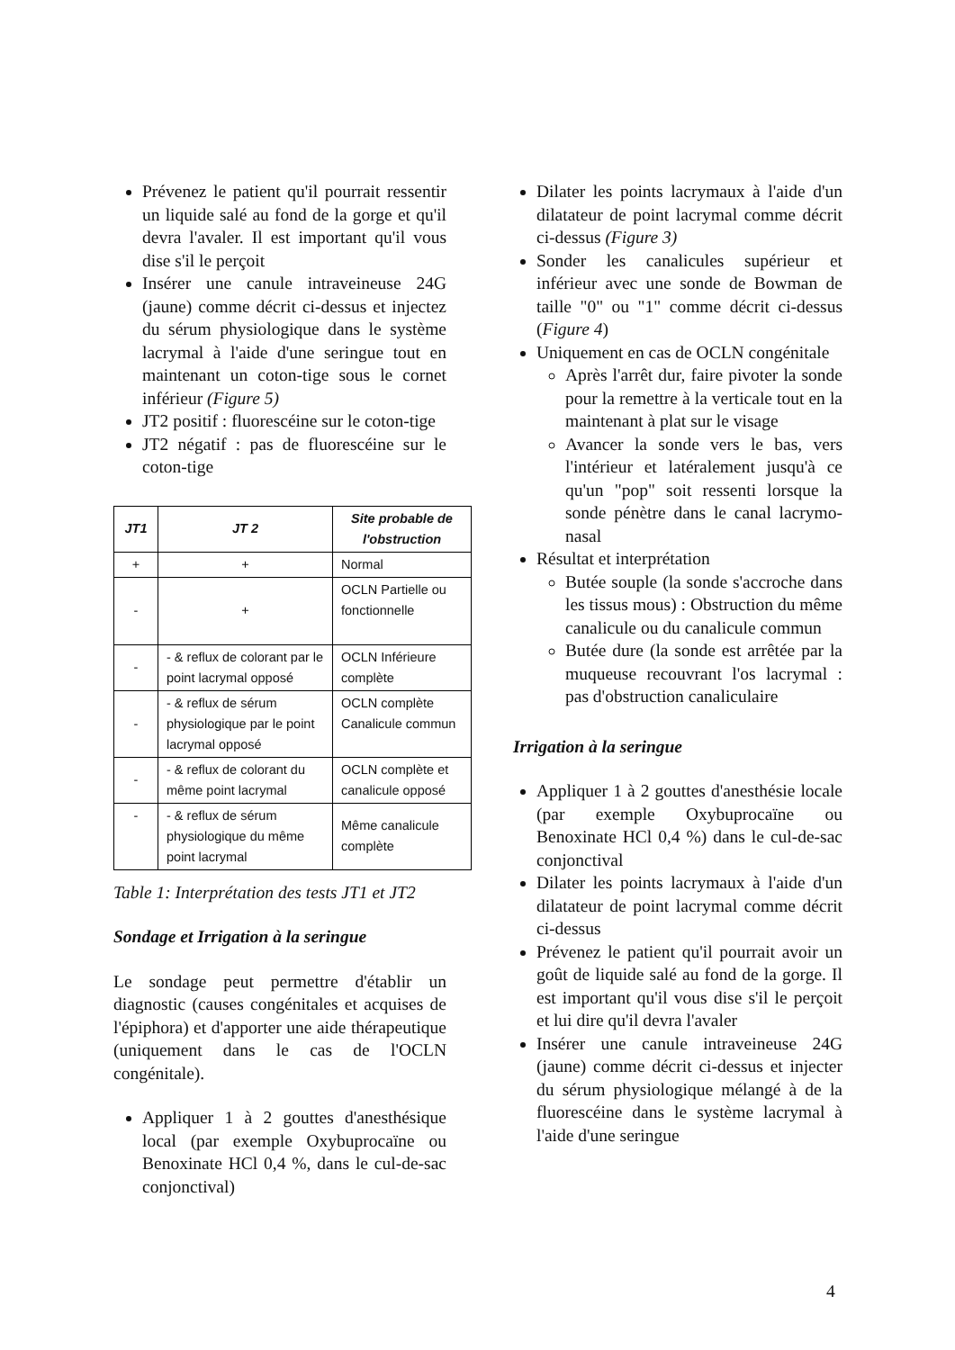Prévenez le patient qu'il pourrait ressentir un liquide salé au fond de la gorge et qu'il devra l'avaler. Il est important qu'il vous dise s'il le perçoit
Insérer une canule intraveineuse 24G (jaune) comme décrit ci-dessus et injectez du sérum physiologique dans le système lacrymal à l'aide d'une seringue tout en maintenant un coton-tige sous le cornet inférieur (Figure 5)
JT2 positif : fluorescéine sur le coton-tige
JT2 négatif : pas de fluorescéine sur le coton-tige
| JT1 | JT 2 | Site probable de l'obstruction |
| --- | --- | --- |
| + | + | Normal |
| - | + | OCLN Partielle ou fonctionnelle |
| - | - & reflux de colorant par le point lacrymal opposé | OCLN Inférieure complète |
| - | - & reflux de sérum physiologique par le point lacrymal opposé | OCLN complète Canalicule commun |
| - | - & reflux de colorant du même point lacrymal | OCLN complète et canalicule opposé |
| - | - & reflux de sérum physiologique du même point lacrymal | Même canalicule complète |
Table 1: Interprétation des tests JT1 et JT2
Sondage et Irrigation à la seringue
Le sondage peut permettre d'établir un diagnostic (causes congénitales et acquises de l'épiphora) et d'apporter une aide thérapeutique (uniquement dans le cas de l'OCLN congénitale).
Appliquer 1 à 2 gouttes d'anesthésique local (par exemple Oxybuprocaïne ou Benoxinate HCl 0,4 %, dans le cul-de-sac conjonctival)
Dilater les points lacrymaux à l'aide d'un dilatateur de point lacrymal comme décrit ci-dessus (Figure 3)
Sonder les canalicules supérieur et inférieur avec une sonde de Bowman de taille "0" ou "1" comme décrit ci-dessus (Figure 4)
Uniquement en cas de OCLN congénitale
Après l'arrêt dur, faire pivoter la sonde pour la remettre à la verticale tout en la maintenant à plat sur le visage
Avancer la sonde vers le bas, vers l'intérieur et latéralement jusqu'à ce qu'un "pop" soit ressenti lorsque la sonde pénètre dans le canal lacrymo-nasal
Résultat et interprétation
Butée souple (la sonde s'accroche dans les tissus mous) : Obstruction du même canalicule ou du canalicule commun
Butée dure (la sonde est arrêtée par la muqueuse recouvrant l'os lacrymal : pas d'obstruction canaliculaire
Irrigation à la seringue
Appliquer 1 à 2 gouttes d'anesthésie locale (par exemple Oxybuprocaïne ou Benoxinate HCl 0,4 %) dans le cul-de-sac conjonctival
Dilater les points lacrymaux à l'aide d'un dilatateur de point lacrymal comme décrit ci-dessus
Prévenez le patient qu'il pourrait avoir un goût de liquide salé au fond de la gorge. Il est important qu'il vous dise s'il le perçoit et lui dire qu'il devra l'avaler
Insérer une canule intraveineuse 24G (jaune) comme décrit ci-dessus et injecter du sérum physiologique mélangé à de la fluorescéine dans le système lacrymal à l'aide d'une seringue
4